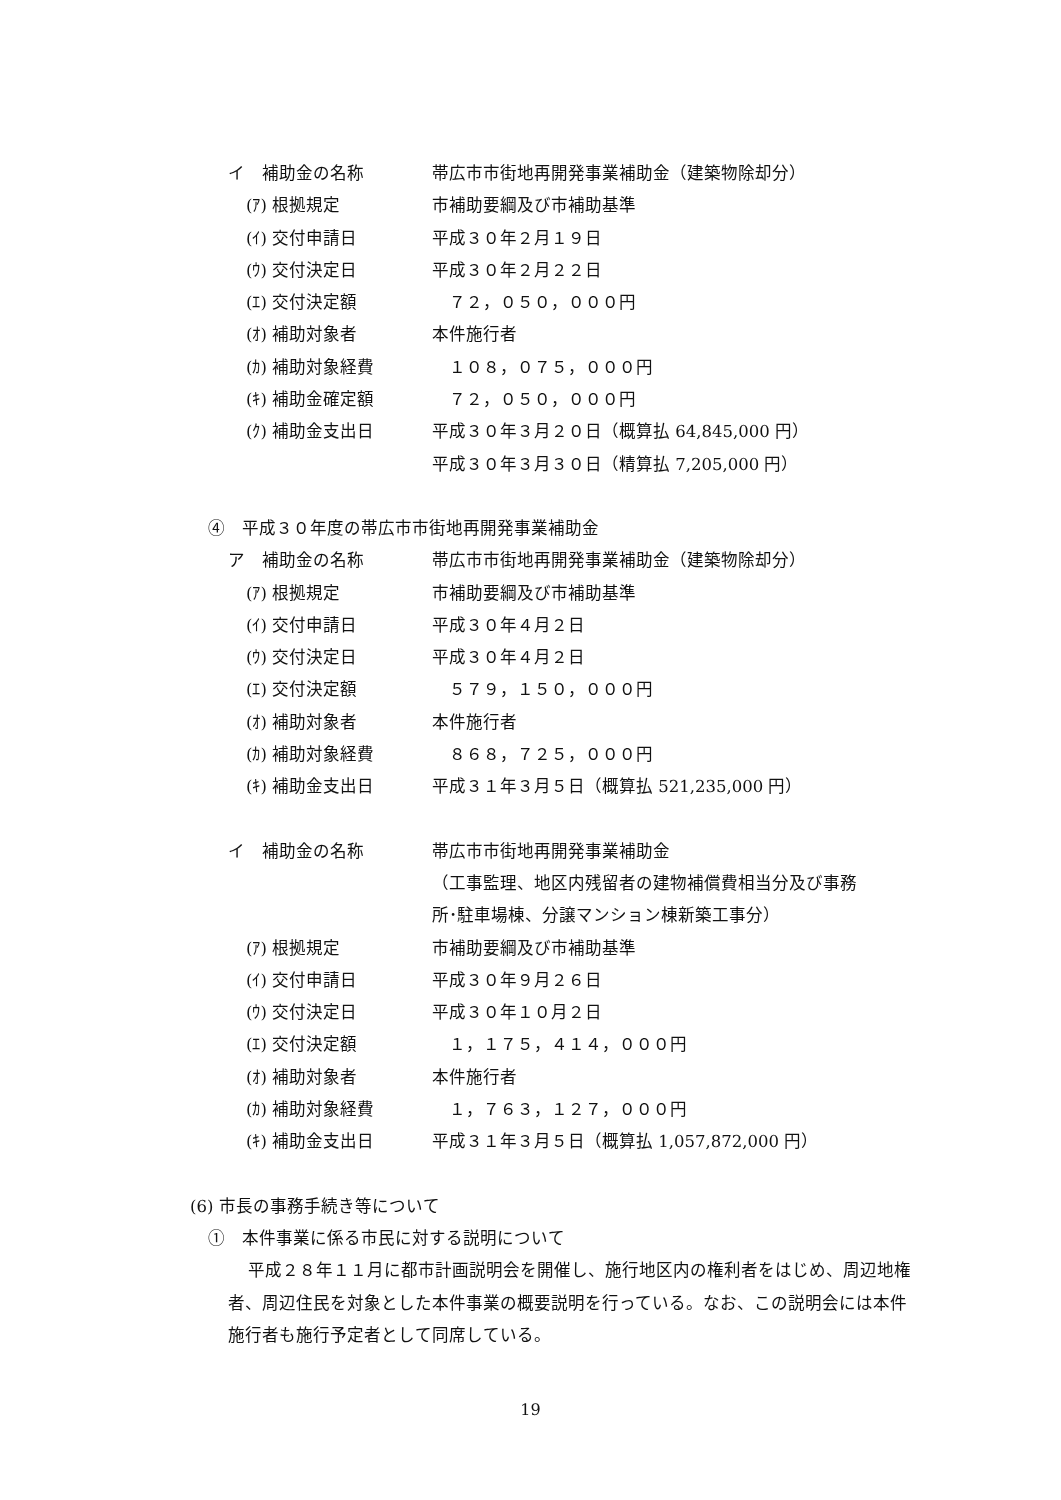イ　補助金の名称 帯広市市街地再開発事業補助金（建築物除却分）
(ｱ) 根拠規定 市補助要綱及び市補助基準
(ｲ) 交付申請日 平成３０年２月１９日
(ｳ) 交付決定日 平成３０年２月２２日
(ｴ) 交付決定額　７２，０５０，０００円
(ｵ) 補助対象者 本件施行者
(ｶ) 補助対象経費　１０８，０７５，０００円
(ｷ) 補助金確定額　７２，０５０，０００円
(ｸ) 補助金支出日 平成３０年３月２０日（概算払 64,845,000 円）
平成３０年３月３０日（精算払 7,205,000 円）
④　平成３０年度の帯広市市街地再開発事業補助金
ア　補助金の名称 帯広市市街地再開発事業補助金（建築物除却分）
(ｱ) 根拠規定 市補助要綱及び市補助基準
(ｲ) 交付申請日 平成３０年４月２日
(ｳ) 交付決定日 平成３０年４月２日
(ｴ) 交付決定額　５７９，１５０，０００円
(ｵ) 補助対象者 本件施行者
(ｶ) 補助対象経費　８６８，７２５，０００円
(ｷ) 補助金支出日 平成３１年３月５日（概算払 521,235,000 円）
イ　補助金の名称 帯広市市街地再開発事業補助金
（工事監理、地区内残留者の建物補償費相当分及び事務
所･駐車場棟、分譲マンション棟新築工事分）
(ｱ) 根拠規定 市補助要綱及び市補助基準
(ｲ) 交付申請日 平成３０年９月２６日
(ｳ) 交付決定日 平成３０年１０月２日
(ｴ) 交付決定額　１，１７５，４１４，０００円
(ｵ) 補助対象者 本件施行者
(ｶ) 補助対象経費　１，７６３，１２７，０００円
(ｷ) 補助金支出日 平成３１年３月５日（概算払 1,057,872,000 円）
(6) 市長の事務手続き等について
①　本件事業に係る市民に対する説明について
平成２８年１１月に都市計画説明会を開催し、施行地区内の権利者をはじめ、周辺地権者、周辺住民を対象とした本件事業の概要説明を行っている。なお、この説明会には本件施行者も施行予定者として同席している。
19